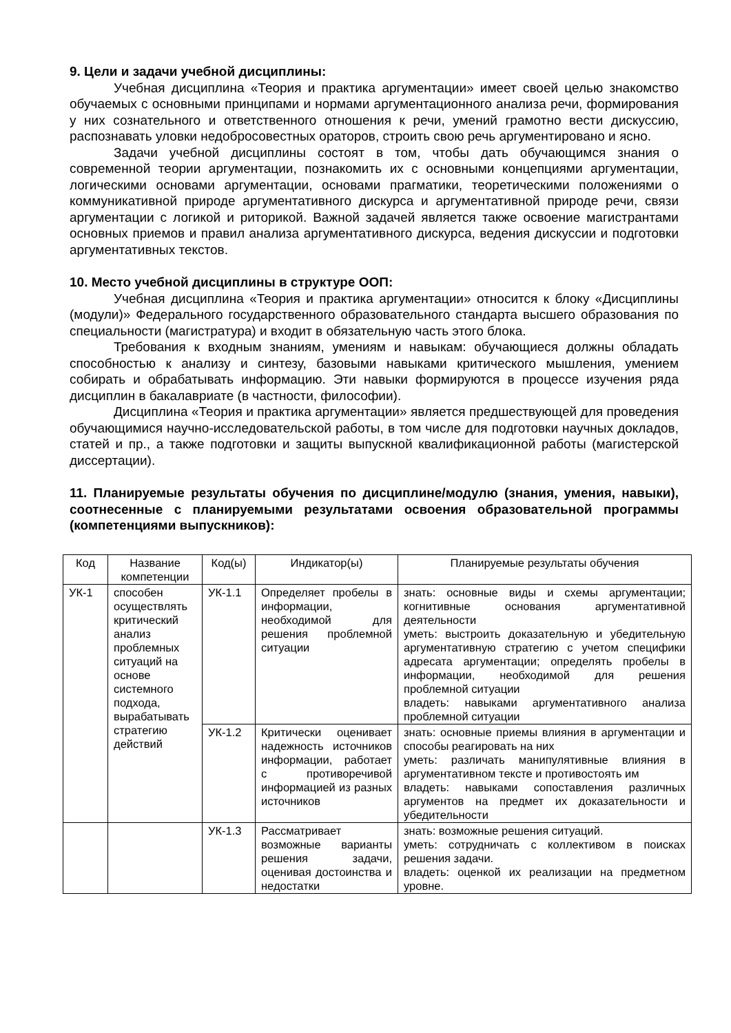9. Цели и задачи учебной дисциплины:
Учебная дисциплина «Теория и практика аргументации» имеет своей целью знакомство обучаемых с основными принципами и нормами аргументационного анализа речи, формирования у них сознательного и ответственного отношения к речи, умений грамотно вести дискуссию, распознавать уловки недобросовестных ораторов, строить свою речь аргументировано и ясно.
Задачи учебной дисциплины состоят в том, чтобы дать обучающимся знания о современной теории аргументации, познакомить их с основными концепциями аргументации, логическими основами аргументации, основами прагматики, теоретическими положениями о коммуникативной природе аргументативного дискурса и аргументативной природе речи, связи аргументации с логикой и риторикой. Важной задачей является также освоение магистрантами основных приемов и правил анализа аргументативного дискурса, ведения дискуссии и подготовки аргументативных текстов.
10. Место учебной дисциплины в структуре ООП:
Учебная дисциплина «Теория и практика аргументации» относится к блоку «Дисциплины (модули)» Федерального государственного образовательного стандарта высшего образования по специальности (магистратура) и входит в обязательную часть этого блока.
Требования к входным знаниям, умениям и навыкам: обучающиеся должны обладать способностью к анализу и синтезу, базовыми навыками критического мышления, умением собирать и обрабатывать информацию. Эти навыки формируются в процессе изучения ряда дисциплин в бакалавриате (в частности, философии).
Дисциплина «Теория и практика аргументации» является предшествующей для проведения обучающимися научно-исследовательской работы, в том числе для подготовки научных докладов, статей и пр., а также подготовки и защиты выпускной квалификационной работы (магистерской диссертации).
11. Планируемые результаты обучения по дисциплине/модулю (знания, умения, навыки), соотнесенные с планируемыми результатами освоения образовательной программы (компетенциями выпускников):
| Код | Название компетенции | Код(ы) | Индикатор(ы) | Планируемые результаты обучения |
| --- | --- | --- | --- | --- |
| УК-1 | способен осуществлять критический анализ проблемных ситуаций на основе системного подхода, вырабатывать стратегию действий | УК-1.1 | Определяет пробелы в информации, необходимой для решения проблемной ситуации | знать: основные виды и схемы аргументации; когнитивные основания аргументативной деятельности уметь: выстроить доказательную и убедительную аргументативную стратегию с учетом специфики адресата аргументации; определять пробелы в информации, необходимой для решения проблемной ситуации владеть: навыками аргументативного анализа проблемной ситуации |
| | | УК-1.2 | Критически оценивает надежность источников информации, работает с противоречивой информацией из разных источников | знать: основные приемы влияния в аргументации и способы реагировать на них уметь: различать манипулятивные влияния в аргументативном тексте и противостоять им владеть: навыками сопоставления различных аргументов на предмет их доказательности и убедительности |
| | | УК-1.3 | Рассматривает возможные варианты решения задачи, оценивая достоинства и недостатки | знать: возможные решения ситуаций. уметь: сотрудничать с коллективом в поисках решения задачи. владеть: оценкой их реализации на предметном уровне. |